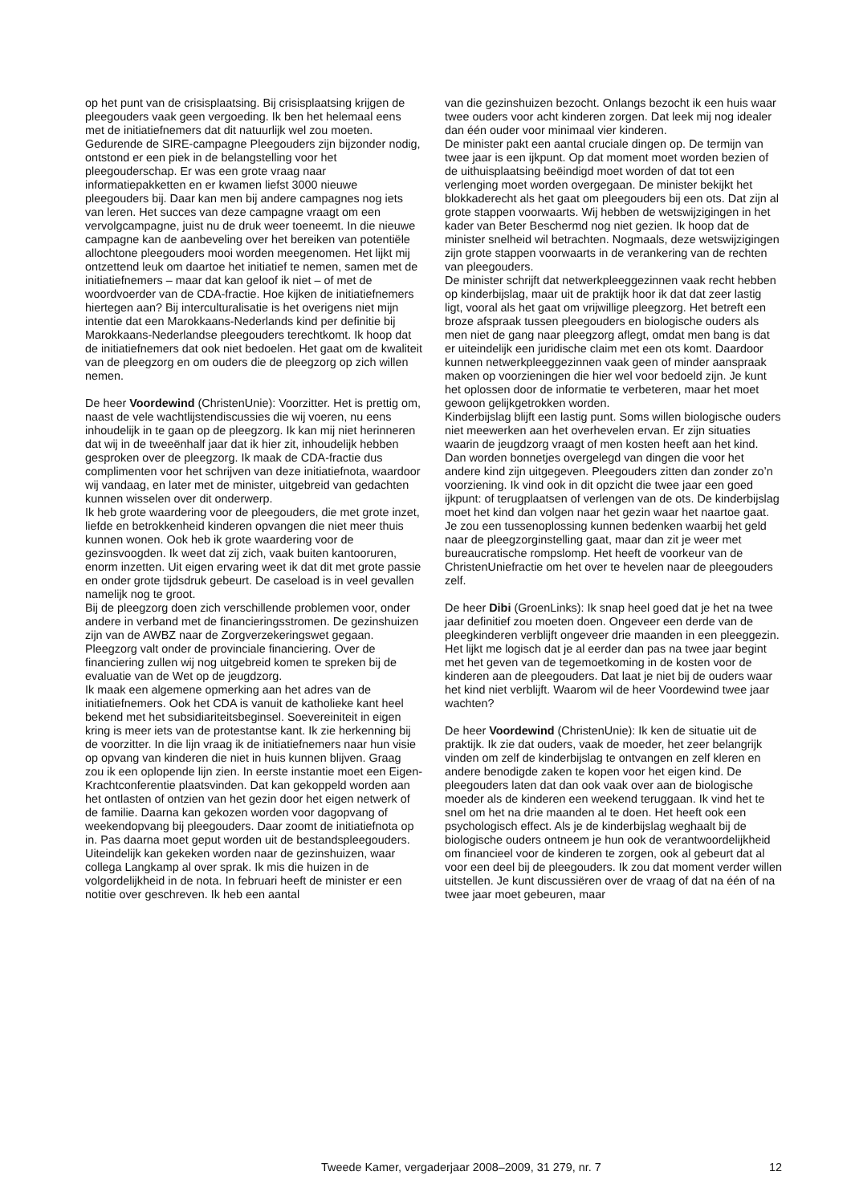op het punt van de crisisplaatsing. Bij crisisplaatsing krijgen de pleegouders vaak geen vergoeding. Ik ben het helemaal eens met de initiatiefnemers dat dit natuurlijk wel zou moeten.
Gedurende de SIRE-campagne Pleegouders zijn bijzonder nodig, ontstond er een piek in de belangstelling voor het pleegouderschap. Er was een grote vraag naar informatiepakketten en er kwamen liefst 3000 nieuwe pleegouders bij. Daar kan men bij andere campagnes nog iets van leren. Het succes van deze campagne vraagt om een vervolgcampagne, juist nu de druk weer toeneemt. In die nieuwe campagne kan de aanbeveling over het bereiken van potentiële allochtone pleegouders mooi worden meegenomen. Het lijkt mij ontzettend leuk om daartoe het initiatief te nemen, samen met de initiatiefnemers – maar dat kan geloof ik niet – of met de woordvoerder van de CDA-fractie. Hoe kijken de initiatiefnemers hiertegen aan? Bij interculturalisatie is het overigens niet mijn intentie dat een Marokkaans-Nederlands kind per definitie bij Marokkaans-Nederlandse pleegouders terechtkomt. Ik hoop dat de initiatiefnemers dat ook niet bedoelen. Het gaat om de kwaliteit van de pleegzorg en om ouders die de pleegzorg op zich willen nemen.
De heer Voordewind (ChristenUnie): Voorzitter. Het is prettig om, naast de vele wachtlijstendiscussies die wij voeren, nu eens inhoudelijk in te gaan op de pleegzorg. Ik kan mij niet herinneren dat wij in de tweeënhalf jaar dat ik hier zit, inhoudelijk hebben gesproken over de pleegzorg. Ik maak de CDA-fractie dus complimenten voor het schrijven van deze initiatiefnota, waardoor wij vandaag, en later met de minister, uitgebreid van gedachten kunnen wisselen over dit onderwerp.
Ik heb grote waardering voor de pleegouders, die met grote inzet, liefde en betrokkenheid kinderen opvangen die niet meer thuis kunnen wonen. Ook heb ik grote waardering voor de gezinsvoogden. Ik weet dat zij zich, vaak buiten kantooruren, enorm inzetten. Uit eigen ervaring weet ik dat dit met grote passie en onder grote tijdsdruk gebeurt. De caseload is in veel gevallen namelijk nog te groot.
Bij de pleegzorg doen zich verschillende problemen voor, onder andere in verband met de financieringsstromen. De gezinshuizen zijn van de AWBZ naar de Zorgverzekeringswet gegaan. Pleegzorg valt onder de provinciale financiering. Over de financiering zullen wij nog uitgebreid komen te spreken bij de evaluatie van de Wet op de jeugdzorg.
Ik maak een algemene opmerking aan het adres van de initiatiefnemers. Ook het CDA is vanuit de katholieke kant heel bekend met het subsidiariteitsbeginsel. Soevereiniteit in eigen kring is meer iets van de protestantse kant. Ik zie herkenning bij de voorzitter. In die lijn vraag ik de initiatiefnemers naar hun visie op opvang van kinderen die niet in huis kunnen blijven. Graag zou ik een oplopende lijn zien. In eerste instantie moet een Eigen-Krachtconferentie plaatsvinden. Dat kan gekoppeld worden aan het ontlasten of ontzien van het gezin door het eigen netwerk of de familie. Daarna kan gekozen worden voor dagopvang of weekendopvang bij pleegouders. Daar zoomt de initiatiefnota op in. Pas daarna moet geput worden uit de bestandspleegouders. Uiteindelijk kan gekeken worden naar de gezinshuizen, waar collega Langkamp al over sprak. Ik mis die huizen in de volgordelijkheid in de nota. In februari heeft de minister er een notitie over geschreven. Ik heb een aantal
van die gezinshuizen bezocht. Onlangs bezocht ik een huis waar twee ouders voor acht kinderen zorgen. Dat leek mij nog idealer dan één ouder voor minimaal vier kinderen.
De minister pakt een aantal cruciale dingen op. De termijn van twee jaar is een ijkpunt. Op dat moment moet worden bezien of de uithuisplaatsing beëindigd moet worden of dat tot een verlenging moet worden overgegaan. De minister bekijkt het blokkaderecht als het gaat om pleegouders bij een ots. Dat zijn al grote stappen voorwaarts. Wij hebben de wetswijzigingen in het kader van Beter Beschermd nog niet gezien. Ik hoop dat de minister snelheid wil betrachten. Nogmaals, deze wetswijzigingen zijn grote stappen voorwaarts in de verankering van de rechten van pleegouders.
De minister schrijft dat netwerkpleeggezinnen vaak recht hebben op kinderbijslag, maar uit de praktijk hoor ik dat dat zeer lastig ligt, vooral als het gaat om vrijwillige pleegzorg. Het betreft een broze afspraak tussen pleegouders en biologische ouders als men niet de gang naar pleegzorg aflegt, omdat men bang is dat er uiteindelijk een juridische claim met een ots komt. Daardoor kunnen netwerkpleeggezinnen vaak geen of minder aanspraak maken op voorzieningen die hier wel voor bedoeld zijn. Je kunt het oplossen door de informatie te verbeteren, maar het moet gewoon gelijkgetrokken worden.
Kinderbijslag blijft een lastig punt. Soms willen biologische ouders niet meewerken aan het overhevelen ervan. Er zijn situaties waarin de jeugdzorg vraagt of men kosten heeft aan het kind. Dan worden bonnetjes overgelegd van dingen die voor het andere kind zijn uitgegeven. Pleegouders zitten dan zonder zo’n voorziening. Ik vind ook in dit opzicht die twee jaar een goed ijkpunt: of terugplaatsen of verlengen van de ots. De kinderbijslag moet het kind dan volgen naar het gezin waar het naartoe gaat. Je zou een tussenoplossing kunnen bedenken waarbij het geld naar de pleegzorginstelling gaat, maar dan zit je weer met bureaucratische rompslomp. Het heeft de voorkeur van de ChristenUniefractie om het over te hevelen naar de pleegouders zelf.
De heer Dibi (GroenLinks): Ik snap heel goed dat je het na twee jaar definitief zou moeten doen. Ongeveer een derde van de pleegkinderen verblijft ongeveer drie maanden in een pleeggezin. Het lijkt me logisch dat je al eerder dan pas na twee jaar begint met het geven van de tegemoetkoming in de kosten voor de kinderen aan de pleegouders. Dat laat je niet bij de ouders waar het kind niet verblijft. Waarom wil de heer Voordewind twee jaar wachten?
De heer Voordewind (ChristenUnie): Ik ken de situatie uit de praktijk. Ik zie dat ouders, vaak de moeder, het zeer belangrijk vinden om zelf de kinderbijslag te ontvangen en zelf kleren en andere benodigde zaken te kopen voor het eigen kind. De pleegouders laten dat dan ook vaak over aan de biologische moeder als de kinderen een weekend teruggaan. Ik vind het te snel om het na drie maanden al te doen. Het heeft ook een psychologisch effect. Als je de kinderbijslag weghaalt bij de biologische ouders ontneem je hun ook de verantwoordelijkheid om financieel voor de kinderen te zorgen, ook al gebeurt dat al voor een deel bij de pleegouders. Ik zou dat moment verder willen uitstellen. Je kunt discussiëren over de vraag of dat na één of na twee jaar moet gebeuren, maar
Tweede Kamer, vergaderjaar 2008–2009, 31 279, nr. 7 12